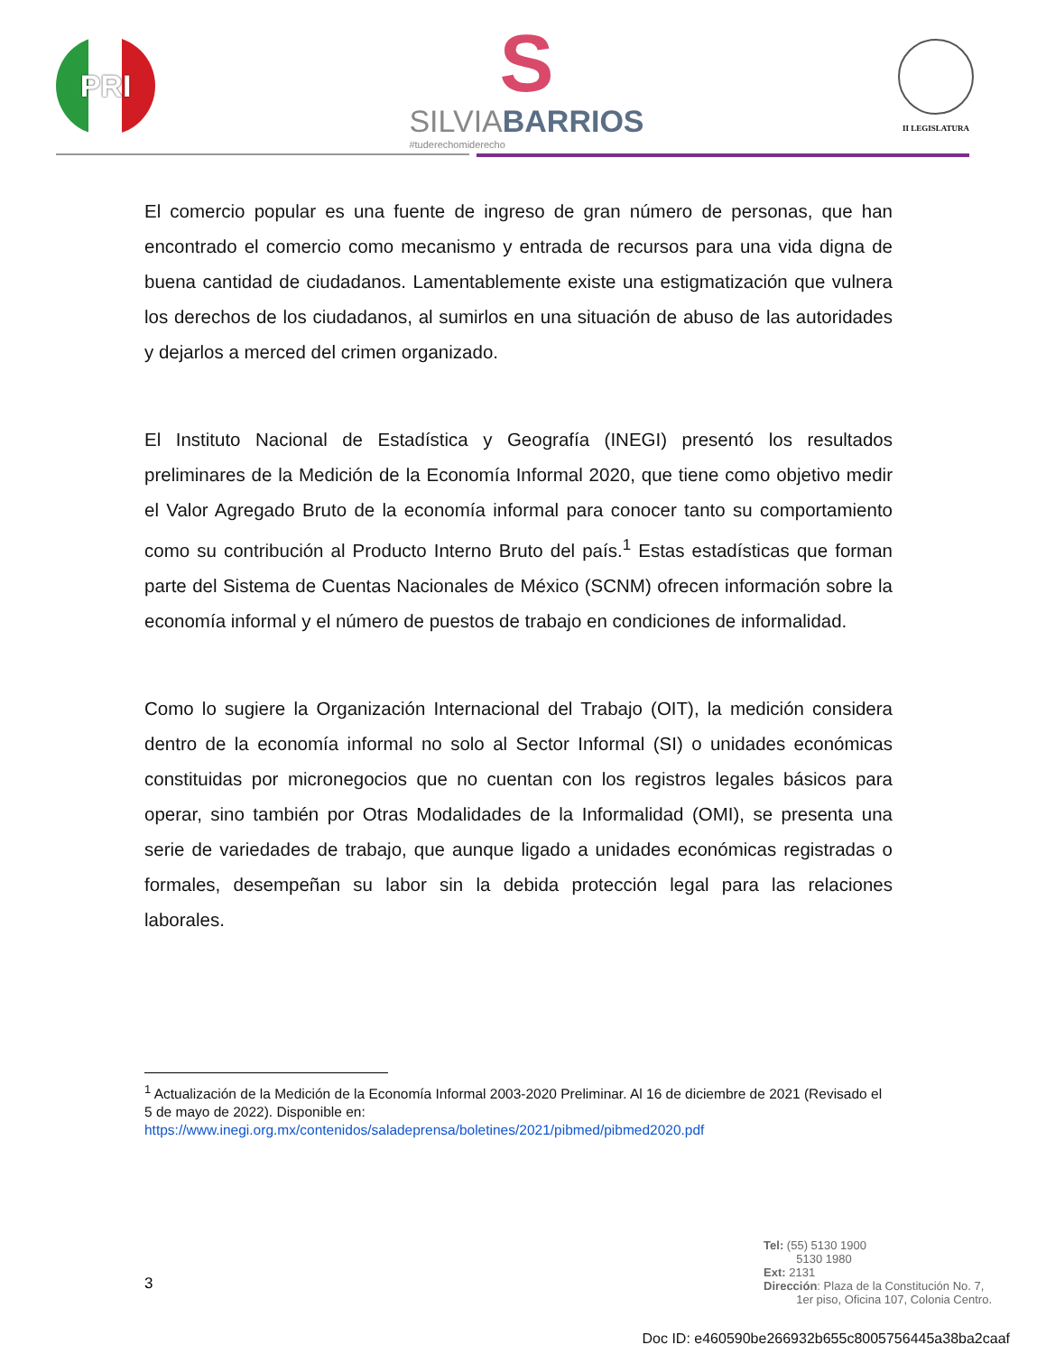PRI
S
SILVIABARRIOS
#tuderechomiderecho
II LEGISLATURA
El comercio popular es una fuente de ingreso de gran número de personas, que han encontrado el comercio como mecanismo y entrada de recursos para una vida digna de buena cantidad de ciudadanos. Lamentablemente existe una estigmatización que vulnera los derechos de los ciudadanos, al sumirlos en una situación de abuso de las autoridades y dejarlos a merced del crimen organizado.
El Instituto Nacional de Estadística y Geografía (INEGI) presentó los resultados preliminares de la Medición de la Economía Informal 2020, que tiene como objetivo medir el Valor Agregado Bruto de la economía informal para conocer tanto su comportamiento como su contribución al Producto Interno Bruto del país.<sup>1</sup> Estas estadísticas que forman parte del Sistema de Cuentas Nacionales de México (SCNM) ofrecen información sobre la economía informal y el número de puestos de trabajo en condiciones de informalidad.
Como lo sugiere la Organización Internacional del Trabajo (OIT), la medición considera dentro de la economía informal no solo al Sector Informal (SI) o unidades económicas constituidas por micronegocios que no cuentan con los registros legales básicos para operar, sino también por Otras Modalidades de la Informalidad (OMI), se presenta una serie de variedades de trabajo, que aunque ligado a unidades económicas registradas o formales, desempeñan su labor sin la debida protección legal para las relaciones laborales.
<sup>1</sup> Actualización de la Medición de la Economía Informal 2003-2020 Preliminar. Al 16 de diciembre de 2021 (Revisado el 5 de mayo de 2022). Disponible en:
https://www.inegi.org.mx/contenidos/saladeprensa/boletines/2021/pibmed/pibmed2020.pdf
3
Tel: (55) 5130 1900
5130 1980
Ext: 2131
Dirección: Plaza de la Constitución No. 7,
1er piso, Oficina 107, Colonia Centro.
Doc ID: e460590be266932b655c8005756445a38ba2caaf